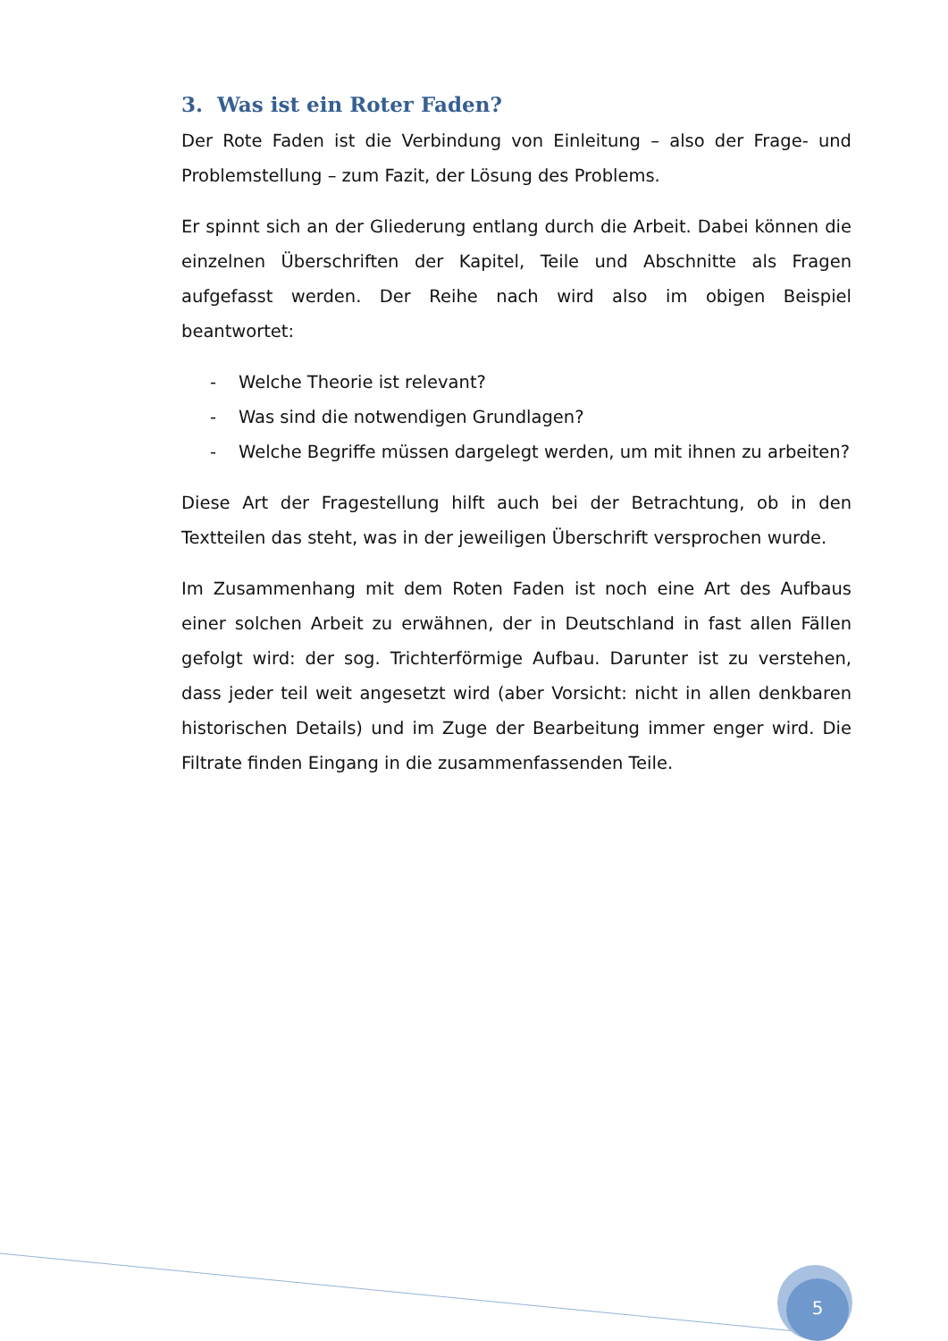3. Was ist ein Roter Faden?
Der Rote Faden ist die Verbindung von Einleitung – also der Frage- und Problemstellung – zum Fazit, der Lösung des Problems.
Er spinnt sich an der Gliederung entlang durch die Arbeit. Dabei können die einzelnen Überschriften der Kapitel, Teile und Abschnitte als Fragen aufgefasst werden. Der Reihe nach wird also im obigen Beispiel beantwortet:
- Welche Theorie ist relevant?
- Was sind die notwendigen Grundlagen?
- Welche Begriffe müssen dargelegt werden, um mit ihnen zu arbeiten?
Diese Art der Fragestellung hilft auch bei der Betrachtung, ob in den Textteilen das steht, was in der jeweiligen Überschrift versprochen wurde.
Im Zusammenhang mit dem Roten Faden ist noch eine Art des Aufbaus einer solchen Arbeit zu erwähnen, der in Deutschland in fast allen Fällen gefolgt wird: der sog. Trichterförmige Aufbau. Darunter ist zu verstehen, dass jeder teil weit angesetzt wird (aber Vorsicht: nicht in allen denkbaren historischen Details) und im Zuge der Bearbeitung immer enger wird. Die Filtrate finden Eingang in die zusammenfassenden Teile.
5